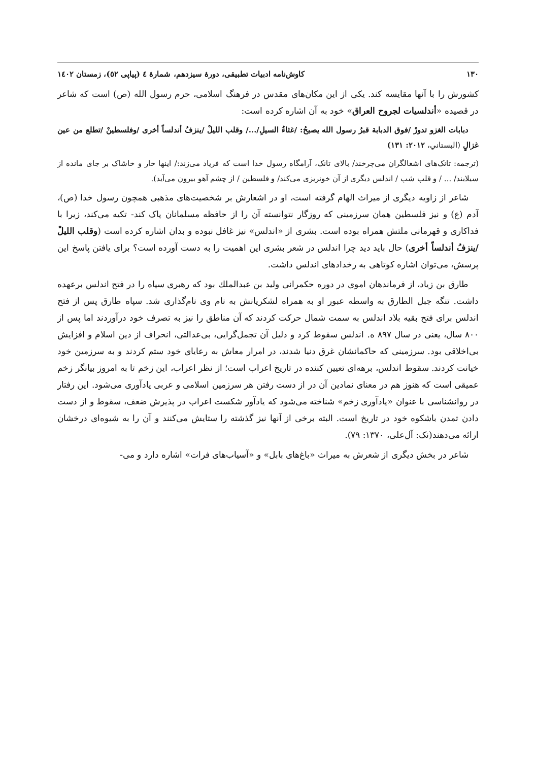۱۳۰ کاوش‌نامه ادبیات تطبیقی، دورۀ سیزدهم، شمارۀ ٤ (پیاپی ٥٢)، زمستان ١٤٠٢
کشورش را با آنها مقایسه کند. یکی از این مکان‌های مقدس در فرهنگ اسلامی، حرم رسول الله (ص) است که شاعر در قصیده «أندلسيات لجروح العراق» خود به آن اشاره کرده است:
دبابات الغزو تدورْ /فوق الدبابة قبرُ رسول الله يصيحُ: /غثاءُ السيلِ/.../ وقلب الليلْ /ينزفُ أندلساً أخرى /وفلسطينْ /تطلع من عين غزالٍ (البستاني، ۲۰۱۲: ۱۳۱)
(ترجمه: تانک‌های اشغالگران می‌چرخند/ بالای تانک، آرامگاه رسول خدا است که فریاد می‌زند:/ اینها خار و خاشاک بر جای مانده از سیلابند/ ... / و قلب شب / اندلس دیگری از آن خونریزی می‌کند/ و فلسطین / از چشم آهو بیرون می‌آید).
شاعر از زاویه دیگری از میراث الهام گرفته است، او در اشعارش بر شخصیت‌های مذهبی همچون رسول خدا (ص)، آدم (ع) و نیز فلسطین همان سرزمینی که روزگار نتوانسته آن را از حافظه مسلمانان پاک کند- تکیه می‌کند، زیرا با فداکاری و قهرمانی ملتش همراه بوده است. بشری از «اندلس» نیز غافل نبوده و بدان اشاره کرده است (وقلب الليلْ /ينزفُ أندلساً أخرى) حال باید دید چرا اندلس در شعر بشری این اهمیت را به دست آورده است؟ برای یافتن پاسخ این پرسش، می‌توان اشاره کوتاهی به رخدادهای اندلس داشت.
طارق بن زیاد، از فرماندهان اموی در دوره حکمرانی ولید بن عبدالملك بود که رهبری سپاه را در فتح اندلس برعهده داشت. تنگه جبل الطارق به واسطه عبور او به همراه لشکریانش به نام وی نام‌گذاری شد. سپاه طارق پس از فتح اندلس برای فتح بقیه بلاد اندلس به سمت شمال حرکت کردند که آن مناطق را نیز به تصرف خود درآوردند اما پس از ۸۰۰ سال، یعنی در سال ۸۹۷ ه. اندلس سقوط کرد و دلیل آن تجمل‌گرایی، بی‌عدالتی، انحراف از دین اسلام و افزایش بی‌اخلاقی بود. سرزمینی که حاکمانشان غرق دنیا شدند، در امرار معاش به رعایای خود ستم کردند و به سرزمین خود خیانت کردند. سقوط اندلس، برهه‌ای تعیین کننده در تاریخ اعراب است؛ از نظر اعراب، این زخم تا به امروز بیانگر زخم عمیقی است که هنوز هم در معنای نمادین آن در از دست رفتن هر سرزمین اسلامی و عربی یادآوری می‌شود. این رفتار در روانشناسی با عنوان «یادآوری زخم» شناخته می‌شود که یادآور شکست اعراب در پذیرش ضعف، سقوط و از دست دادن تمدن باشکوه خود در تاریخ است. البته برخی از آنها نیز گذشته را ستایش می‌کنند و آن را به شیوه‌ای درخشان ارائه می‌دهند(نک: آل‌علی، ۱۳۷۰: ۷۹).
شاعر در بخش دیگری از شعرش به میراث «باغ‌های بابل» و «آسیاب‌های فرات» اشاره دارد و می-